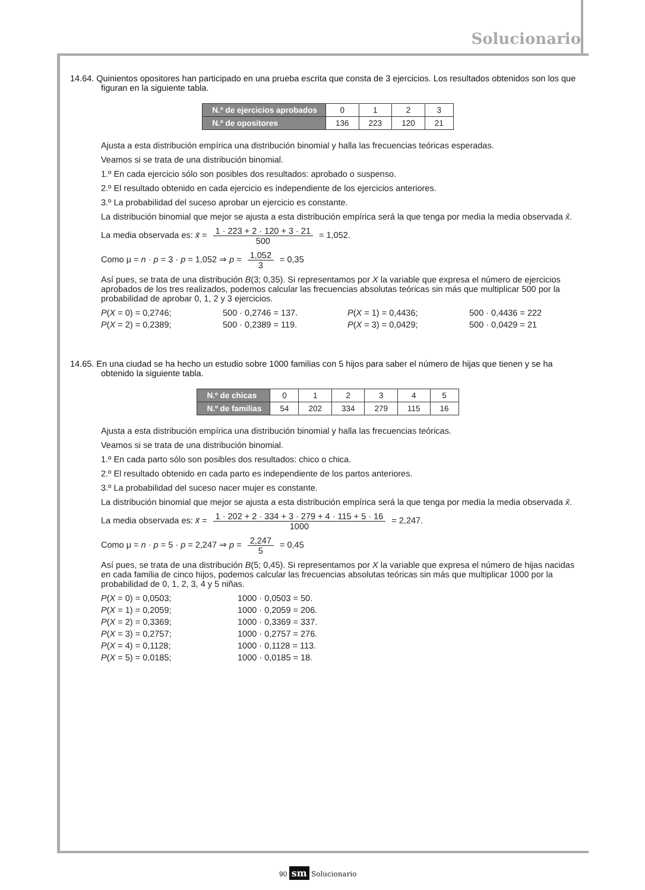Solucionario
14.64. Quinientos opositores han participado en una prueba escrita que consta de 3 ejercicios. Los resultados obtenidos son los que figuran en la siguiente tabla.
| N.º de ejercicios aprobados | 0 | 1 | 2 | 3 |
| N.º de opositores | 136 | 223 | 120 | 21 |
Ajusta a esta distribución empírica una distribución binomial y halla las frecuencias teóricas esperadas.
Veamos si se trata de una distribución binomial.
1.º En cada ejercicio sólo son posibles dos resultados: aprobado o suspenso.
2.º El resultado obtenido en cada ejercicio es independiente de los ejercicios anteriores.
3.º La probabilidad del suceso aprobar un ejercicio es constante.
La distribución binomial que mejor se ajusta a esta distribución empírica será la que tenga por media la media observada x̄.
La media observada es: x̄ = 1 · 223 + 2 · 120 + 3 · 21 500 = 1,052.
Como μ = n · p = 3 · p = 1,052 ⇒ p = 1,052 3 = 0,35
Así pues, se trata de una distribución B(3; 0,35). Si representamos por X la variable que expresa el número de ejercicios aprobados de los tres realizados, podemos calcular las frecuencias absolutas teóricas sin más que multiplicar 500 por la probabilidad de aprobar 0, 1, 2 y 3 ejercicios.
P(X = 0) = 0,2746; 500 · 0,2746 = 137. P(X = 1) = 0,4436; 500 · 0,4436 = 222 P(X = 2) = 0,2389; 500 · 0,2389 = 119. P(X = 3) = 0,0429; 500 · 0,0429 = 21
14.65. En una ciudad se ha hecho un estudio sobre 1000 familias con 5 hijos para saber el número de hijas que tienen y se ha obtenido la siguiente tabla.
| N.º de chicas | 0 | 1 | 2 | 3 | 4 | 5 |
| N.º de familias | 54 | 202 | 334 | 279 | 115 | 16 |
Ajusta a esta distribución empírica una distribución binomial y halla las frecuencias teóricas.
Veamos si se trata de una distribución binomial.
1.º En cada parto sólo son posibles dos resultados: chico o chica.
2.º El resultado obtenido en cada parto es independiente de los partos anteriores.
3.º La probabilidad del suceso nacer mujer es constante.
La distribución binomial que mejor se ajusta a esta distribución empírica será la que tenga por media la media observada x̄.
La media observada es: x̄ = 1 · 202 + 2 · 334 + 3 · 279 + 4 · 115 + 5 · 16 1000 = 2,247.
Como μ = n · p = 5 · p = 2,247 ⇒ p = 2,247 5 = 0,45
Así pues, se trata de una distribución B(5; 0,45). Si representamos por X la variable que expresa el número de hijas nacidas en cada familia de cinco hijos, podemos calcular las frecuencias absolutas teóricas sin más que multiplicar 1000 por la probabilidad de 0, 1, 2, 3, 4 y 5 niñas.
P(X = 0) = 0,0503; 1000 · 0,0503 = 50. P(X = 1) = 0,2059; 1000 · 0,2059 = 206. P(X = 2) = 0,3369; 1000 · 0,3369 = 337. P(X = 3) = 0,2757; 1000 · 0,2757 = 276. P(X = 4) = 0,1128; 1000 · 0,1128 = 113. P(X = 5) = 0,0185; 1000 · 0,0185 = 18.
90 sm Solucionario